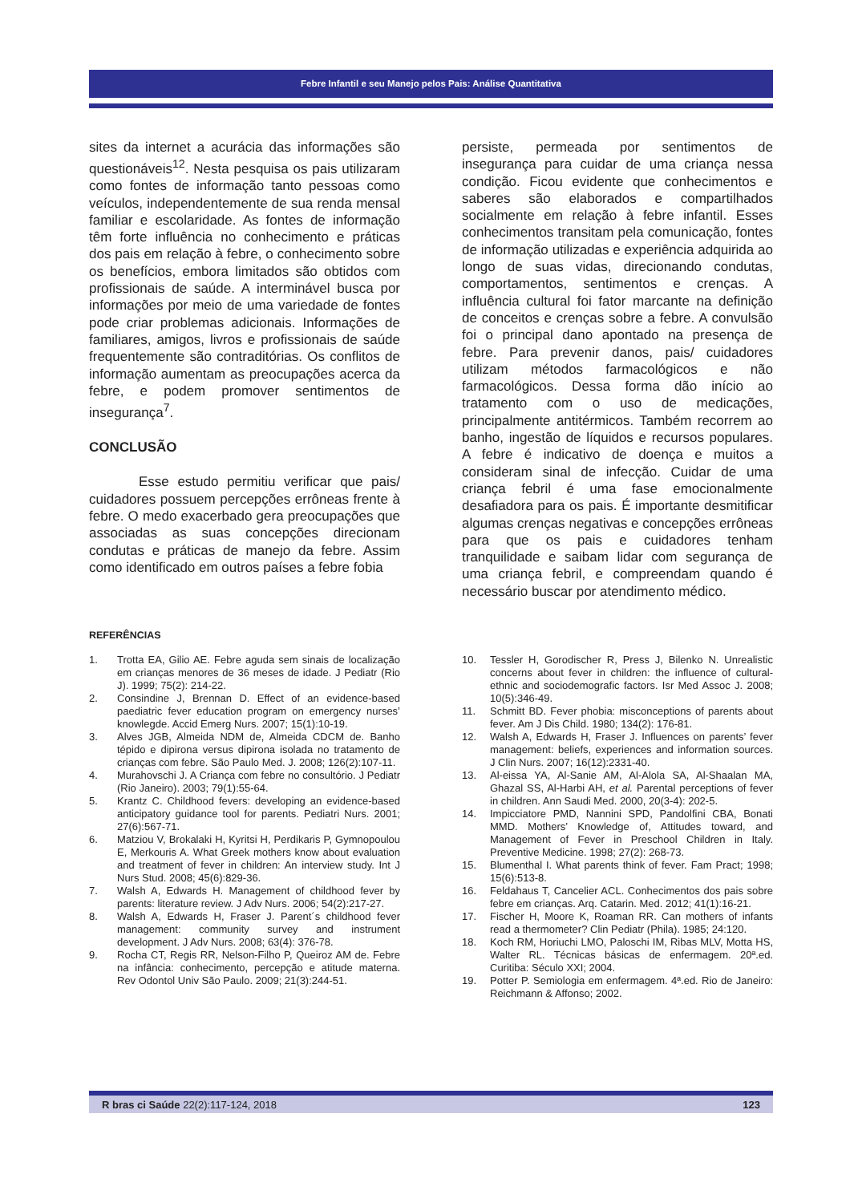Febre Infantil e seu Manejo pelos Pais: Análise Quantitativa
sites da internet a acurácia das informações são questionáveis<sup>12</sup>. Nesta pesquisa os pais utilizaram como fontes de informação tanto pessoas como veículos, independentemente de sua renda mensal familiar e escolaridade. As fontes de informação têm forte influência no conhecimento e práticas dos pais em relação à febre, o conhecimento sobre os benefícios, embora limitados são obtidos com profissionais de saúde. A interminável busca por informações por meio de uma variedade de fontes pode criar problemas adicionais. Informações de familiares, amigos, livros e profissionais de saúde frequentemente são contraditórias. Os conflitos de informação aumentam as preocupações acerca da febre, e podem promover sentimentos de insegurança<sup>7</sup>.
CONCLUSÃO
Esse estudo permitiu verificar que pais/ cuidadores possuem percepções errôneas frente à febre. O medo exacerbado gera preocupações que associadas as suas concepções direcionam condutas e práticas de manejo da febre. Assim como identificado em outros países a febre fobia
persiste, permeada por sentimentos de insegurança para cuidar de uma criança nessa condição. Ficou evidente que conhecimentos e saberes são elaborados e compartilhados socialmente em relação à febre infantil. Esses conhecimentos transitam pela comunicação, fontes de informação utilizadas e experiência adquirida ao longo de suas vidas, direcionando condutas, comportamentos, sentimentos e crenças. A influência cultural foi fator marcante na definição de conceitos e crenças sobre a febre. A convulsão foi o principal dano apontado na presença de febre. Para prevenir danos, pais/ cuidadores utilizam métodos farmacológicos e não farmacológicos. Dessa forma dão início ao tratamento com o uso de medicações, principalmente antitérmicos. Também recorrem ao banho, ingestão de líquidos e recursos populares. A febre é indicativo de doença e muitos a consideram sinal de infecção. Cuidar de uma criança febril é uma fase emocionalmente desafiadora para os pais. É importante desmitificar algumas crenças negativas e concepções errôneas para que os pais e cuidadores tenham tranquilidade e saibam lidar com segurança de uma criança febril, e compreendam quando é necessário buscar por atendimento médico.
REFERÊNCIAS
1. Trotta EA, Gilio AE. Febre aguda sem sinais de localização em crianças menores de 36 meses de idade. J Pediatr (Rio J). 1999; 75(2): 214-22.
2. Consindine J, Brennan D. Effect of an evidence-based paediatric fever education program on emergency nurses’ knowlegde. Accid Emerg Nurs. 2007; 15(1):10-19.
3. Alves JGB, Almeida NDM de, Almeida CDCM de. Banho tépido e dipirona versus dipirona isolada no tratamento de crianças com febre. São Paulo Med. J. 2008; 126(2):107-11.
4. Murahovschi J. A Criança com febre no consultório. J Pediatr (Rio Janeiro). 2003; 79(1):55-64.
5. Krantz C. Childhood fevers: developing an evidence-based anticipatory guidance tool for parents. Pediatri Nurs. 2001; 27(6):567-71.
6. Matziou V, Brokalaki H, Kyritsi H, Perdikaris P, Gymnopoulou E, Merkouris A. What Greek mothers know about evaluation and treatment of fever in children: An interview study. Int J Nurs Stud. 2008; 45(6):829-36.
7. Walsh A, Edwards H. Management of childhood fever by parents: literature review. J Adv Nurs. 2006; 54(2):217-27.
8. Walsh A, Edwards H, Fraser J. Parent´s childhood fever management: community survey and instrument development. J Adv Nurs. 2008; 63(4): 376-78.
9. Rocha CT, Regis RR, Nelson-Filho P, Queiroz AM de. Febre na infância: conhecimento, percepção e atitude materna. Rev Odontol Univ São Paulo. 2009; 21(3):244-51.
10. Tessler H, Gorodischer R, Press J, Bilenko N. Unrealistic concerns about fever in children: the influence of cultural-ethnic and sociodemografic factors. Isr Med Assoc J. 2008; 10(5):346-49.
11. Schmitt BD. Fever phobia: misconceptions of parents about fever. Am J Dis Child. 1980; 134(2): 176-81.
12. Walsh A, Edwards H, Fraser J. Influences on parents’ fever management: beliefs, experiences and information sources. J Clin Nurs. 2007; 16(12):2331-40.
13. Al-eissa YA, Al-Sanie AM, Al-Alola SA, Al-Shaalan MA, Ghazal SS, Al-Harbi AH, et al. Parental perceptions of fever in children. Ann Saudi Med. 2000, 20(3-4): 202-5.
14. Impicciatore PMD, Nannini SPD, Pandolfini CBA, Bonati MMD. Mothers’ Knowledge of, Attitudes toward, and Management of Fever in Preschool Children in Italy. Preventive Medicine. 1998; 27(2): 268-73.
15. Blumenthal I. What parents think of fever. Fam Pract; 1998; 15(6):513-8.
16. Feldahaus T, Cancelier ACL. Conhecimentos dos pais sobre febre em crianças. Arq. Catarin. Med. 2012; 41(1):16-21.
17. Fischer H, Moore K, Roaman RR. Can mothers of infants read a thermometer? Clin Pediatr (Phila). 1985; 24:120.
18. Koch RM, Horiuchi LMO, Paloschi IM, Ribas MLV, Motta HS, Walter RL. Técnicas básicas de enfermagem. 20ª.ed. Curitiba: Século XXI; 2004.
19. Potter P. Semiologia em enfermagem. 4ª.ed. Rio de Janeiro: Reichmann & Affonso; 2002.
R bras ci Saúde 22(2):117-124, 2018 123